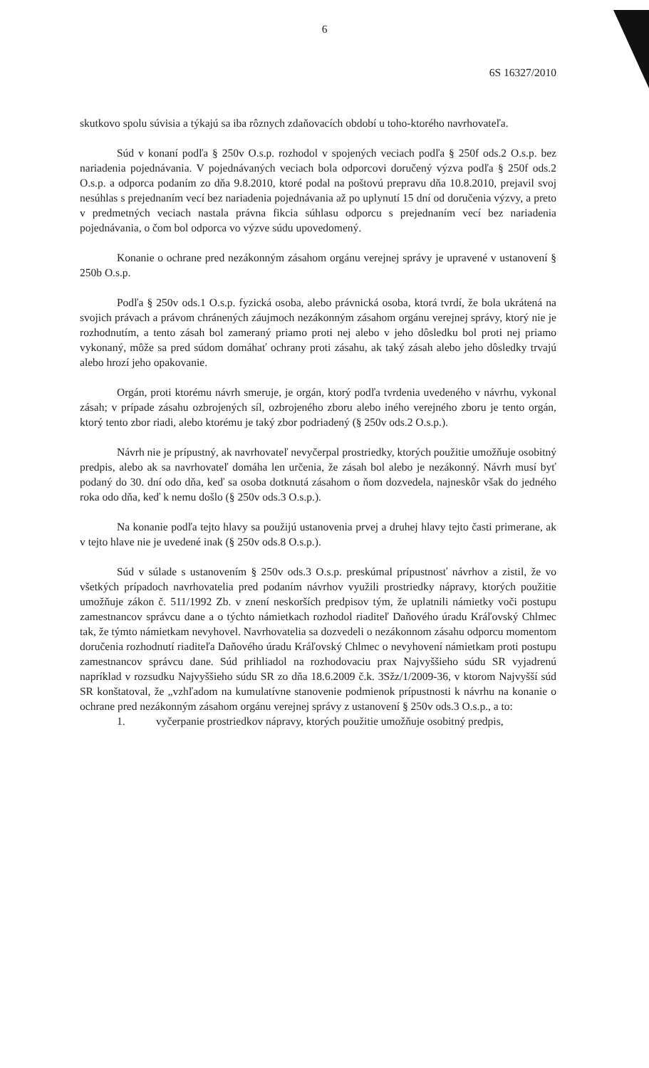6
6S 16327/2010
skutkovo spolu súvisia a týkajú sa iba rôznych zdaňovacích období u toho-ktorého navrhovateľa.
Súd v konaní podľa § 250v O.s.p. rozhodol v spojených veciach podľa § 250f ods.2 O.s.p. bez nariadenia pojednávania. V pojednávaných veciach bola odporcovi doručený výzva podľa § 250f ods.2 O.s.p. a odporca podaním zo dňa 9.8.2010, ktoré podal na poštovú prepravu dňa 10.8.2010, prejavil svoj nesúhlas s prejednaním vecí bez nariadenia pojednávania až po uplynutí 15 dní od doručenia výzvy, a preto v predmetných veciach nastala právna fikcia súhlasu odporcu s prejednaním vecí bez nariadenia pojednávania, o čom bol odporca vo výzve súdu upovedomený.
Konanie o ochrane pred nezákonným zásahom orgánu verejnej správy je upravené v ustanovení § 250b O.s.p.
Podľa § 250v ods.1 O.s.p. fyzická osoba, alebo právnická osoba, ktorá tvrdí, že bola ukrátená na svojich právach a právom chránených záujmoch nezákonným zásahom orgánu verejnej správy, ktorý nie je rozhodnutím, a tento zásah bol zameraný priamo proti nej alebo v jeho dôsledku bol proti nej priamo vykonaný, môže sa pred súdom domáhať ochrany proti zásahu, ak taký zásah alebo jeho dôsledky trvajú alebo hrozí jeho opakovanie.
Orgán, proti ktorému návrh smeruje, je orgán, ktorý podľa tvrdenia uvedeného v návrhu, vykonal zásah; v prípade zásahu ozbrojených síl, ozbrojeného zboru alebo iného verejného zboru je tento orgán, ktorý tento zbor riadi, alebo ktorému je taký zbor podriadený (§ 250v ods.2 O.s.p.).
Návrh nie je prípustný, ak navrhovateľ nevyčerpal prostriedky, ktorých použitie umožňuje osobitný predpis, alebo ak sa navrhovateľ domáha len určenia, že zásah bol alebo je nezákonný. Návrh musí byť podaný do 30. dní odo dňa, keď sa osoba dotknutá zásahom o ňom dozvedela, najneskôr však do jedného roka odo dňa, keď k nemu došlo (§ 250v ods.3 O.s.p.).
Na konanie podľa tejto hlavy sa použijú ustanovenia prvej a druhej hlavy tejto časti primerane, ak v tejto hlave nie je uvedené inak (§ 250v ods.8 O.s.p.).
Súd v súlade s ustanovením § 250v ods.3 O.s.p. preskúmal prípustnosť návrhov a zistil, že vo všetkých prípadoch navrhovatelia pred podaním návrhov využili prostriedky nápravy, ktorých použitie umožňuje zákon č. 511/1992 Zb. v znení neskorších predpisov tým, že uplatnili námietky voči postupu zamestnancov správcu dane a o týchto námietkach rozhodol riaditeľ Daňového úradu Kráľovský Chlmec tak, že týmto námietkam nevyhovel. Navrhovatelia sa dozvedeli o nezákonnom zásahu odporcu momentom doručenia rozhodnutí riaditeľa Daňového úradu Kráľovský Chlmec o nevyhovení námietkam proti postupu zamestnancov správcu dane. Súd prihliadol na rozhodovaciu prax Najvyššieho súdu SR vyjadrenú napríklad v rozsudku Najvyššieho súdu SR zo dňa 18.6.2009 č.k. 3Sžz/1/2009-36, v ktorom Najvyšší súd SR konštatoval, že „vzhľadom na kumulatívne stanovenie podmienok prípustnosti k návrhu na konanie o ochrane pred nezákonným zásahom orgánu verejnej správy z ustanovení § 250v ods.3 O.s.p., a to:
1. vyčerpanie prostriedkov nápravy, ktorých použitie umožňuje osobitný predpis,